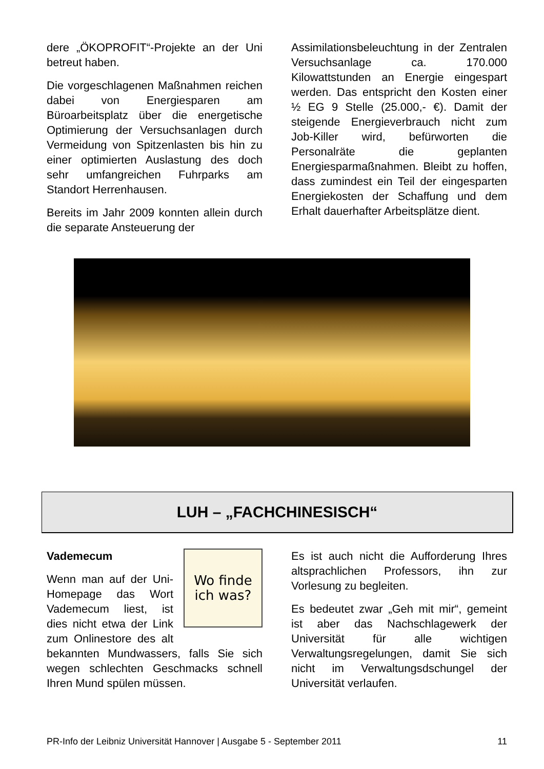dere „ÖKOPROFIT“-Projekte an der Uni betreut haben.
Die vorgeschlagenen Maßnahmen reichen dabei von Energiesparen am Büroarbeitsplatz über die energetische Optimierung der Versuchsanlagen durch Vermeidung von Spitzenlasten bis hin zu einer optimierten Auslastung des doch sehr umfangreichen Fuhrparks am Standort Herrenhausen.
Bereits im Jahr 2009 konnten allein durch die separate Ansteuerung der
Assimilationsbeleuchtung in der Zentralen Versuchsanlage ca. 170.000 Kilowattstunden an Energie eingespart werden. Das entspricht den Kosten einer ½ EG 9 Stelle (25.000,- €). Damit der steigende Energieverbrauch nicht zum Job-Killer wird, befürworten die Personalräte die geplanten Energiesparmaßnahmen. Bleibt zu hoffen, dass zumindest ein Teil der eingesparten Energiekosten der Schaffung und dem Erhalt dauerhafter Arbeitsplätze dient.
LUH – „FACHCHINESISCH“
Wo finde
ich was?
Vademecum
Wenn man auf der Uni-Homepage das Wort Vademecum liest, ist dies nicht etwa der Link zum Onlinestore des alt bekannten Mundwassers, falls Sie sich wegen schlechten Geschmacks schnell Ihren Mund spülen müssen.
Es ist auch nicht die Aufforderung Ihres altsprachlichen Professors, ihn zur Vorlesung zu begleiten.
Es bedeutet zwar „Geh mit mir“, gemeint ist aber das Nachschlagewerk der Universität für alle wichtigen Verwaltungsregelungen, damit Sie sich nicht im Verwaltungsdschungel der Universität verlaufen.
PR-Info der Leibniz Universität Hannover | Ausgabe 5 - September 2011 11